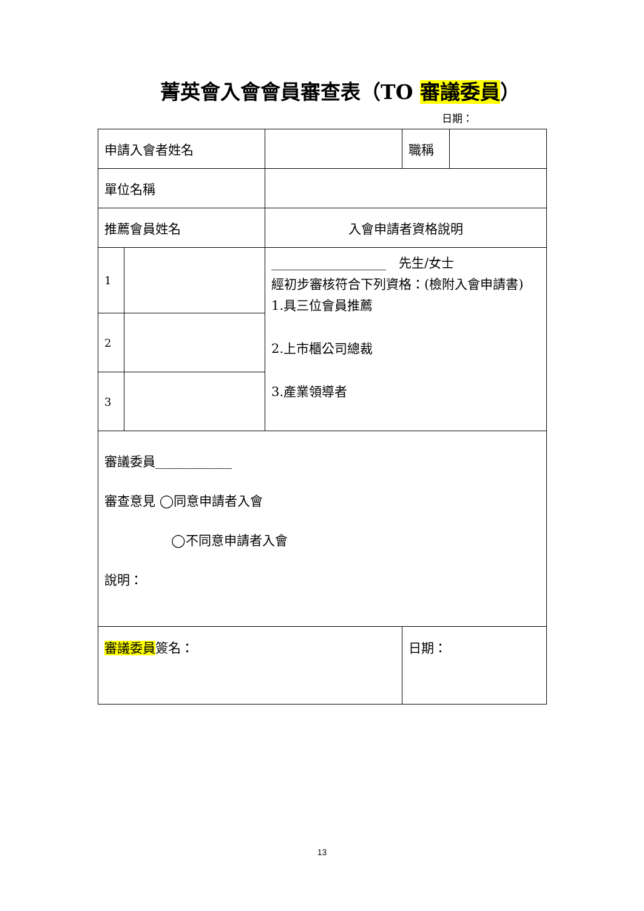菁英會入會會員審查表（TO 審議委員）
日期：
| 申請入會者姓名 | | | 職稱 | |
| 單位名稱 | | | | |
| 推薦會員姓名 | | 入會申請者資格說明 | | |
| 1 | | __________________ 先生/女士 經初步審核符合下列資格：(檢附入會申請書) 1.具三位會員推薦 2.上市櫃公司總裁 3.產業領導者 | | |
| 2 | | | | |
| 3 | | | | |
| 審議委員____________ 審查意見 ◯同意申請者入會 ◯不同意申請者入會 說明： | | | | |
| 審議委員 簽名： | | | 日期： | |
13